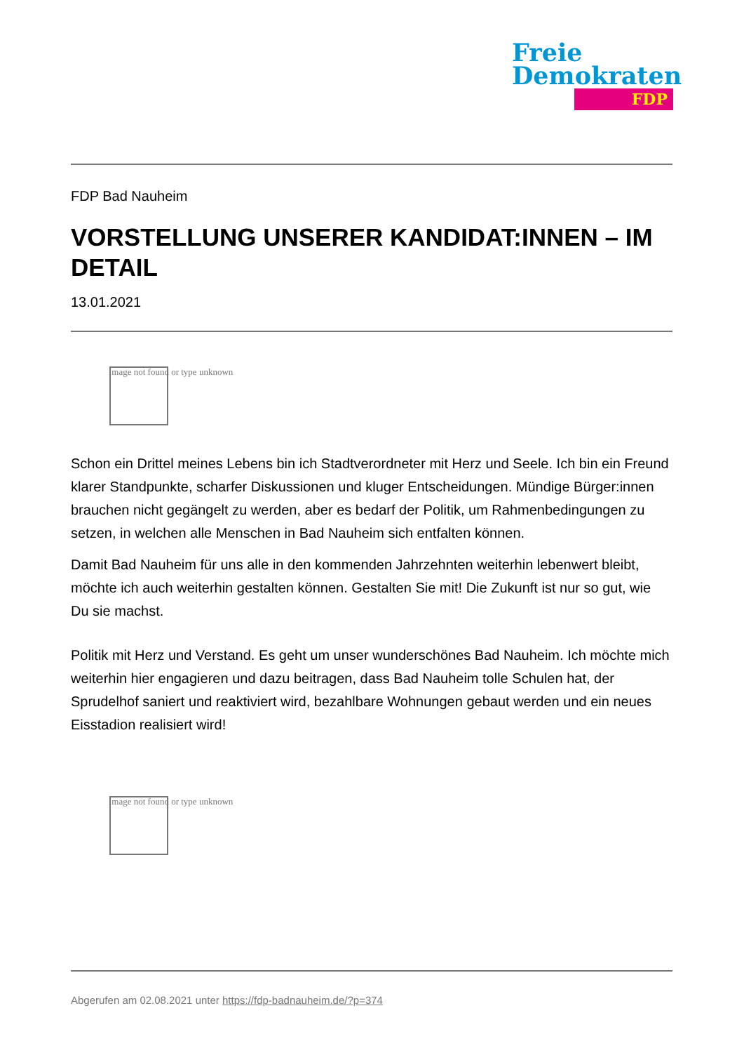Freie
Demokraten
FDP
FDP Bad Nauheim
VORSTELLUNG UNSERER KANDIDAT:INNEN – IM DETAIL
13.01.2021
Image not found or type unknown
Schon ein Drittel meines Lebens bin ich Stadtverordneter mit Herz und Seele. Ich bin ein Freund klarer Standpunkte, scharfer Diskussionen und kluger Entscheidungen. Mündige Bürger:innen brauchen nicht gegängelt zu werden, aber es bedarf der Politik, um Rahmenbedingungen zu setzen, in welchen alle Menschen in Bad Nauheim sich entfalten können.
Damit Bad Nauheim für uns alle in den kommenden Jahrzehnten weiterhin lebenwert bleibt, möchte ich auch weiterhin gestalten können. Gestalten Sie mit! Die Zukunft ist nur so gut, wie Du sie machst.
Politik mit Herz und Verstand. Es geht um unser wunderschönes Bad Nauheim. Ich möchte mich weiterhin hier engagieren und dazu beitragen, dass Bad Nauheim tolle Schulen hat, der Sprudelhof saniert und reaktiviert wird, bezahlbare Wohnungen gebaut werden und ein neues Eisstadion realisiert wird!
Image not found or type unknown
Abgerufen am 02.08.2021 unter https://fdp-badnauheim.de/?p=374